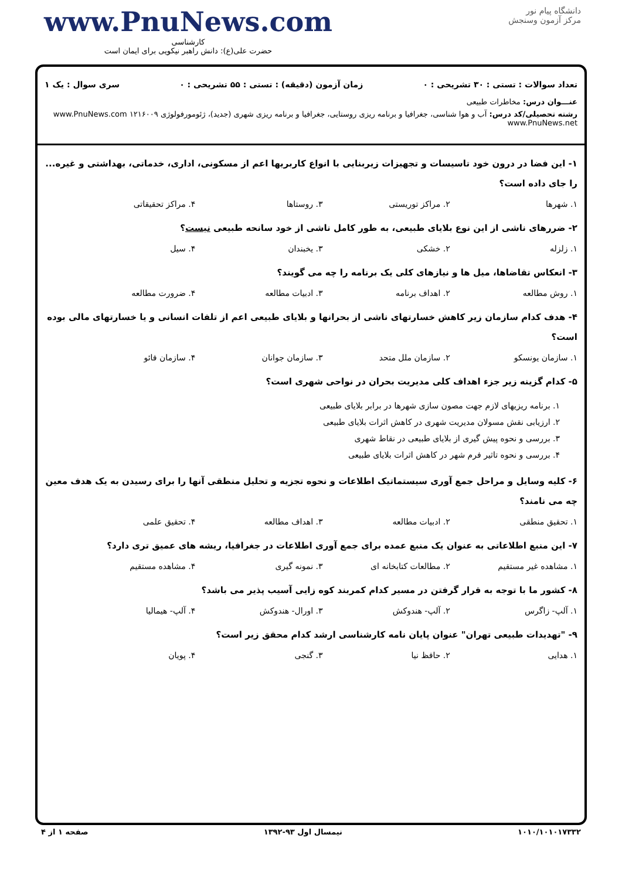www.PnuNews.com
کارشناسی
حضرت علی(ع): دانش راهبر نیکویی برای ایمان است
دانشگاه پیام نور
مرکز آزمون وسنجش
تعداد سوالات : تستی : ۳۰ تشریحی : ۰ زمان آزمون (دقیقه) : تستی : ۵۵ تشریحی : ۰ سری سوال : یک ۱
عنـــوان درس: مخاطرات طبیعی
رشته تحصیلی/کد درس: آب و هوا شناسی، جغرافیا و برنامه ریزی روستایی، جغرافیا و برنامه ریزی شهری (جدید)، ژئومورفولوژی ۱۲۱۶۰۰۹ www.PnuNews.com www.PnuNews.net
۱- این فضا در درون خود تاسیسات و تجهیزات زیربنایی با انواع کاربریها اعم از مسکونی، اداری، خدماتی، بهداشتی و غیره... را جای داده است؟
۱. شهرها ۲. مراکز توریستی ۳. روستاها ۴. مراکز تحقیقاتی
۲- ضررهای ناشی از این نوع بلایای طبیعی، به طور کامل ناشی از خود سانحه طبیعی نیست؟
۱. زلزله ۲. خشکی ۳. یخبندان ۴. سیل
۳- انعکاس تقاضاها، میل ها و نیازهای کلی یک برنامه را چه می گویند؟
۱. روش مطالعه ۲. اهداف برنامه ۳. ادبیات مطالعه ۴. ضرورت مطالعه
۴- هدف کدام سازمان زیر کاهش خسارتهای ناشی از بحرانها و بلایای طبیعی اعم از تلفات انسانی و یا خسارتهای مالی بوده است؟
۱. سازمان یونسکو ۲. سازمان ملل متحد ۳. سازمان جوانان ۴. سازمان فائو
۵- کدام گزینه زیر جزء اهداف کلی مدیریت بحران در نواحی شهری است؟
۱. برنامه ریزیهای لازم جهت مصون سازی شهرها در برابر بلایای طبیعی
۲. ارزیابی نقش مسولان مدیریت شهری در کاهش اثرات بلایای طبیعی
۳. بررسی و نحوه پیش گیری از بلایای طبیعی در نقاط شهری
۴. بررسی و نحوه تاثیر فرم شهر در کاهش اثرات بلایای طبیعی
۶- کلیه وسایل و مراحل جمع آوری سیستماتیک اطلاعات و نحوه تجزیه و تحلیل منطقی آنها را برای رسیدن به یک هدف معین چه می نامند؟
۱. تحقیق منطقی ۲. ادبیات مطالعه ۳. اهداف مطالعه ۴. تحقیق علمی
۷- این منبع اطلاعاتی به عنوان یک منبع عمده برای جمع آوری اطلاعات در جغرافیا، ریشه های عمیق تری دارد؟
۱. مشاهده غیر مستقیم ۲. مطالعات کتابخانه ای ۳. نمونه گیری ۴. مشاهده مستقیم
۸- کشور ما با توجه به قرار گرفتن در مسیر کدام کمربند کوه زایی آسیب پذیر می باشد؟
۱. آلپ- زاگرس ۲. آلپ- هندوکش ۳. اورال- هندوکش ۴. آلپ- هیمالیا
۹- "تهدیدات طبیعی تهران" عنوان پایان نامه کارشناسی ارشد کدام محقق زیر است؟
۱. هدایی ۲. حافظ نیا ۳. گنجی ۴. پویان
۱۰۱۰/۱۰۱۰۱۷۳۳۲ نیمسال اول ۹۳-۱۳۹۲ صفحه ۱ از ۴